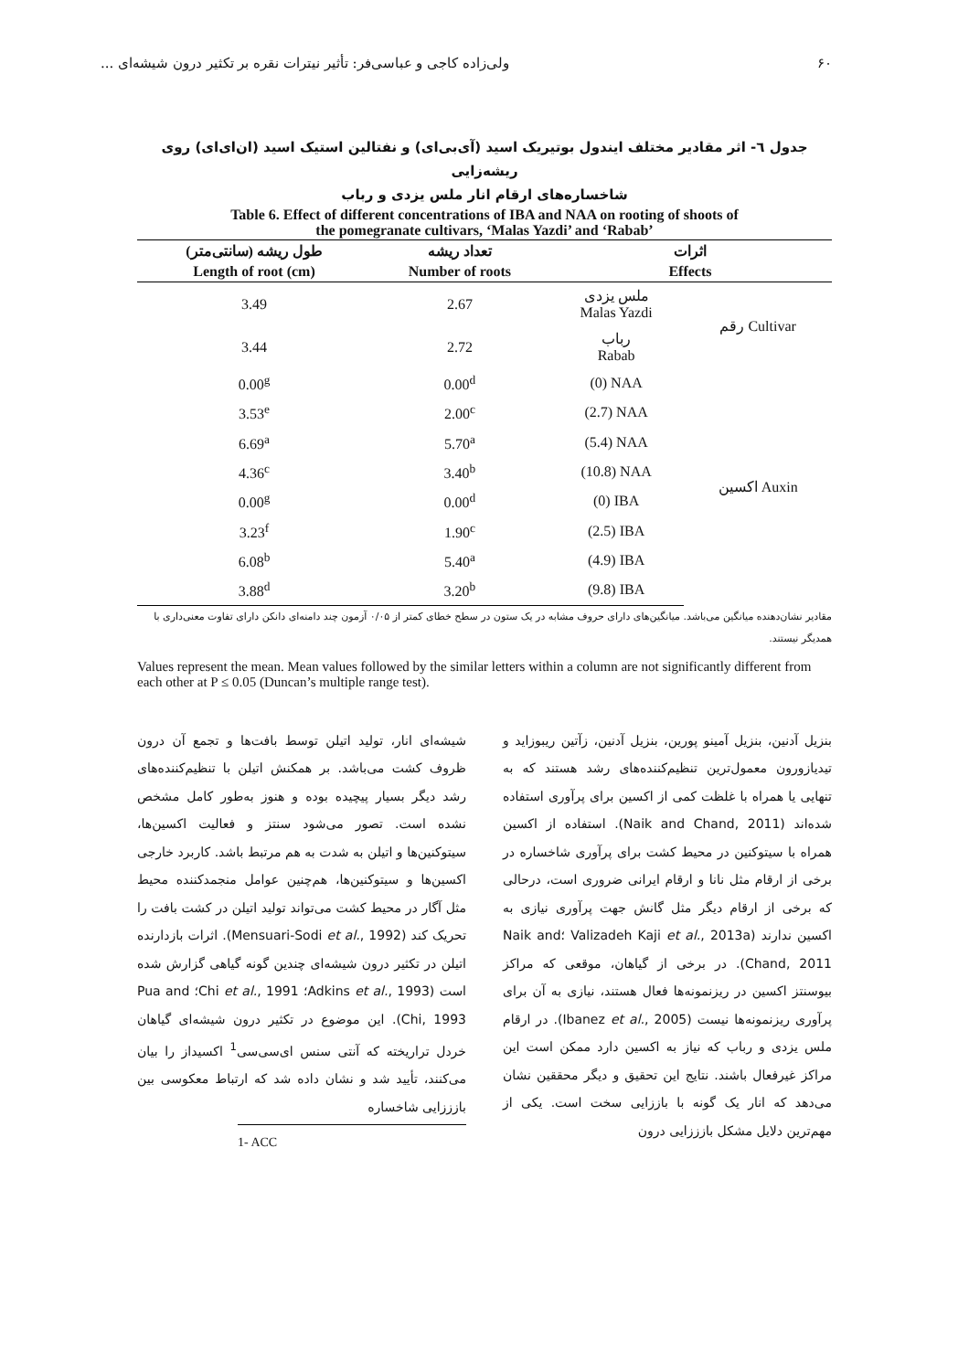۶۰ ولی‌زاده کاجی و عباسی‌فر: تأثیر نیترات نقره بر تکثیر درون شیشه‌ای ...
جدول ٦- اثر مقادیر مختلف ایندول بوتیریک اسید (آی‌بی‌ای) و نفتالین استیک اسید (ان‌ای‌ای) روی ریشه‌زایی
شاخساره‌های ارقام انار ملس یزدی و رباب
Table 6. Effect of different concentrations of IBA and NAA on rooting of shoots of
the pomegranate cultivars, ‘Malas Yazdi’ and ‘Rabab’
| طول ریشه (سانتی‌متر) | تعداد ریشه | اثرات | |
| --- | --- | --- | --- |
| Length of root (cm) | Number of roots | Effects | |
| 3.49 | 2.67 | ملس یزدی Malas Yazdi | رقم Cultivar |
| 3.44 | 2.72 | رباب Rabab | |
| 0.00<sup>g</sup> | 0.00<sup>d</sup> | (0) NAA | اکسین Auxin |
| 3.53<sup>e</sup> | 2.00<sup>c</sup> | (2.7) NAA | |
| 6.69<sup>a</sup> | 5.70<sup>a</sup> | (5.4) NAA | |
| 4.36<sup>c</sup> | 3.40<sup>b</sup> | (10.8) NAA | |
| 0.00<sup>g</sup> | 0.00<sup>d</sup> | (0) IBA | |
| 3.23<sup>f</sup> | 1.90<sup>c</sup> | (2.5) IBA | |
| 6.08<sup>b</sup> | 5.40<sup>a</sup> | (4.9) IBA | |
| 3.88<sup>d</sup> | 3.20<sup>b</sup> | (9.8) IBA | |
مقادیر نشان‌دهنده میانگین می‌باشد. میانگین‌های دارای حروف مشابه در یک ستون در سطح خطای کمتر از ۰/۰۵ آزمون چند دامنه‌ای دانکن دارای تفاوت معنی‌داری با همدیگر نیستند.
Values represent the mean. Mean values followed by the similar letters within a column are not significantly different from each other at P ≤ 0.05 (Duncan’s multiple range test).
بنزیل آدنین، بنزیل آمینو پورین، بنزیل آدنین، زآتین ریبوزاید و تیدیازورون معمول‌ترین تنظیم‌کننده‌های رشد هستند که به تنهایی یا همراه با غلظت کمی از اکسین برای پرآوری استفاده شده‌اند (Naik and Chand, 2011). استفاده از اکسین همراه با سیتوکنین در محیط کشت برای پرآوری شاخساره در برخی از ارقام مثل نانا و ارقام ایرانی ضروری است، درحالی که برخی از ارقام دیگر مثل گانش جهت پرآوری نیازی به اکسین ندارند (Valizadeh Kaji et al., 2013a ؛Naik and Chand, 2011). در برخی از گیاهان، موقعی که مراکز بیوسنتز اکسین در ریزنمونه‌ها فعال هستند، نیازی به آن برای پرآوری ریزنمونه‌ها نیست (Ibanez et al., 2005). در ارقام ملس یزدی و رباب که نیاز به اکسین دارد ممکن است این مراکز غیرفعال باشند. نتایج این تحقیق و دیگر محققین نشان می‌دهد که انار یک گونه با باززایی سخت است. یکی از مهم‌ترین دلایل مشکل بازززایی درون
شیشه‌ای انار، تولید اتیلن توسط بافت‌ها و تجمع آن درون ظروف کشت می‌باشد. بر همکنش اتیلن با تنظیم‌کننده‌های رشد دیگر بسیار پیچیده بوده و هنوز به‌طور کامل مشخص نشده است. تصور می‌شود سنتز و فعالیت اکسین‌ها، سیتوکنین‌ها و اتیلن به شدت به هم مرتبط باشد. کاربرد خارجی اکسین‌ها و سیتوکنین‌ها، هم‌چنین عوامل منجمدکننده محیط مثل آگار در محیط کشت می‌تواند تولید اتیلن در کشت بافت را تحریک کند (Mensuari-Sodi et al., 1992). اثرات بازدارنده اتیلن در تکثیر درون شیشه‌ای چندین گونه گیاهی گزارش شده است (Adkins et al., 1993؛ Chi et al., 1991؛ Pua and Chi, 1993). این موضوع در تکثیر درون شیشه‌ای گیاهان خردل تراریخته که آنتی سنس ای‌سی‌سی<sup>1</sup> اکسیداز را بیان می‌کنند، تأیید شد و نشان داده شد که ارتباط معکوسی بین بازززایی شاخساره
1- ACC